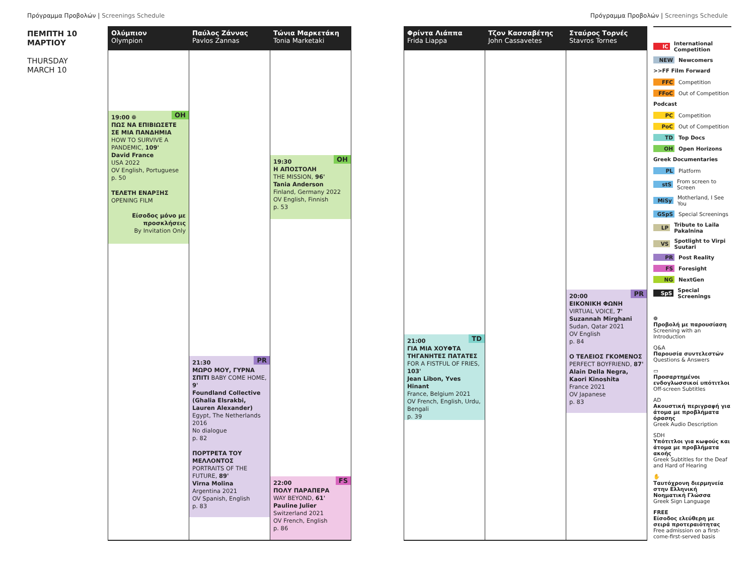Πρόγραμμα Προβολών | Screenings Schedule
Πρόγραμμα Προβολών | Screenings Schedule
ΠΕΜΠΤΗ 10
ΜΑΡΤΙΟΥ
THURSDAY
MARCH 10
Ολύμπιον
Olympion
OH 19:00 ❁
ΠΩΣ ΝΑ ΕΠΙΒΙΩΣΕΤΕ ΣΕ ΜΙΑ ΠΑΝΔΗΜΙΑ
HOW TO SURVIVE A PANDEMIC, 109'
David France
USA 2022
OV English, Portuguese
p. 50
ΤΕΛΕΤΗ ΕΝΑΡΞΗΣ
OPENING FILM
Είσοδος μόνο με προσκλήσεις
By Invitation Only
Παύλος Ζάννας
Pavlos Zannas
PR 21:30
ΜΩΡΟ ΜΟΥ, ΓΥΡΝΑ ΣΠΙΤΙ BABY COME HOME, 9'
Foundland Collective (Ghalia Elsrakbi, Lauren Alexander)
Egypt, The Netherlands 2016
No dialogue
p. 82
ΠΟΡΤΡΕΤΑ ΤΟΥ ΜΕΛΛΟΝΤΟΣ
PORTRAITS OF THE FUTURE, 89'
Virna Molina
Argentina 2021
OV Spanish, English
p. 83
Τώνια Μαρκετάκη
Tonia Marketaki
OH 19:30
Η ΑΠΟΣΤΟΛΗ
THE MISSION, 96'
Tania Anderson
Finland, Germany 2022
OV English, Finnish
p. 53
FS 22:00
ΠΟΛΥ ΠΑΡΑΠΕΡΑ
WAY BEYOND, 61'
Pauline Julier
Switzerland 2021
OV French, English
p. 86
Φρίντα Λιάππα
Frida Liappa
TD 21:00
ΓΙΑ ΜΙΑ ΧΟΥΦΤΑ ΤΗΓΑΝΗΤΕΣ ΠΑΤΑΤΕΣ
FOR A FISTFUL OF FRIES, 103'
Jean Libon, Yves Hinant
France, Belgium 2021
OV French, English, Urdu, Bengali
p. 39
Τζον Κασσαβέτης
John Cassavetes
Σταύρος Τορνές
Stavros Tornes
PR 20:00
ΕΙΚΟΝΙΚΗ ΦΩΝΗ
VIRTUAL VOICE, 7'
Suzannah Mirghani
Sudan, Qatar 2021
OV English
p. 84
Ο ΤΕΛΕΙΟΣ ΓΚΟΜΕΝΟΣ
PERFECT BOYFRIEND, 87'
Alain Della Negra, Kaori Kinoshita
France 2021
OV Japanese
p. 83
IC International Competition
NEW Newcomers
>>FF Film Forward
FFC Competition
FFoC Out of Competition
Podcast
PC Competition
PoC Out of Competition
TD Top Docs
OH Open Horizons
Greek Documentaries
PL Platform
stS From screen to Screen
MiSy Motherland, I See You
GSpS Special Screenings
LP Tribute to Laila Pakalnina
VS Spotlight to Virpi Suutari
PR Post Reality
FS Foresight
NG NextGen
SpS Special Screenings
❁
Προβολή με παρουσίαση
Screening with an Introduction
Q&A
Παρουσία συντελεστών
Questions & Answers
▭
Προσαρτημένοι ενδογλωσσικοί υπότιτλοι
Off-screen Subtitles
AD
Ακουστική περιγραφή για άτομα με προβλήματα όρασης
Greek Audio Description
SDH
Υπότιτλοι για κωφούς και άτομα με προβλήματα ακοής
Greek Subtitles for the Deaf and Hard of Hearing
✋
Ταυτόχρονη διερμηνεία στην Ελληνική Νοηματική Γλώσσα
Greek Sign Language
FREE
Είσοδος ελεύθερη με σειρά προτεραιότητας
Free admission on a first-come-first-served basis